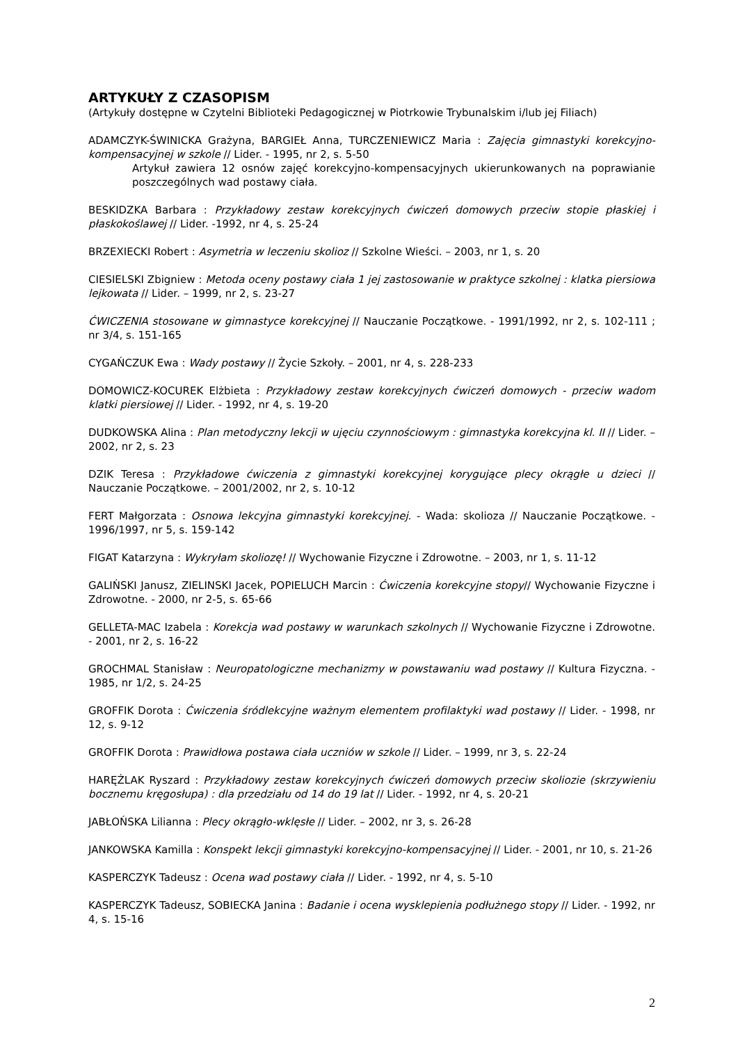ARTYKUŁY Z CZASOPISM
(Artykuły dostępne w Czytelni Biblioteki Pedagogicznej w Piotrkowie Trybunalskim i/lub jej Filiach)
ADAMCZYK-ŚWINICKA Grażyna, BARGIEŁ Anna, TURCZENIEWICZ Maria : Zajęcia gimnastyki korekcyjno-kompensacyjnej w szkole // Lider. - 1995, nr 2, s. 5-50
Artykuł zawiera 12 osnów zajęć korekcyjno-kompensacyjnych ukierunkowanych na poprawianie poszczególnych wad postawy ciała.
BESKIDZKA Barbara : Przykładowy zestaw korekcyjnych ćwiczeń domowych przeciw stopie płaskiej i płaskokoślawej // Lider. -1992, nr 4, s. 25-24
BRZEXIECKI Robert : Asymetria w leczeniu skolioz // Szkolne Wieści. – 2003, nr 1, s. 20
CIESIELSKI Zbigniew : Metoda oceny postawy ciała 1 jej zastosowanie w praktyce szkolnej : klatka piersiowa lejkowata // Lider. – 1999, nr 2, s. 23-27
ĆWICZENIA stosowane w gimnastyce korekcyjnej // Nauczanie Początkowe. - 1991/1992, nr 2, s. 102-111 ; nr 3/4, s. 151-165
CYGAŃCZUK Ewa : Wady postawy // Życie Szkoły. – 2001, nr 4, s. 228-233
DOMOWICZ-KOCUREK Elżbieta : Przykładowy zestaw korekcyjnych ćwiczeń domowych - przeciw wadom klatki piersiowej // Lider. - 1992, nr 4, s. 19-20
DUDKOWSKA Alina : Plan metodyczny lekcji w ujęciu czynnościowym : gimnastyka korekcyjna kl. II // Lider. – 2002, nr 2, s. 23
DZIK Teresa : Przykładowe ćwiczenia z gimnastyki korekcyjnej korygujące plecy okrągłe u dzieci // Nauczanie Początkowe. – 2001/2002, nr 2, s. 10-12
FERT Małgorzata : Osnowa lekcyjna gimnastyki korekcyjnej. - Wada: skolioza // Nauczanie Początkowe. - 1996/1997, nr 5, s. 159-142
FIGAT Katarzyna : Wykryłam skoliozę! // Wychowanie Fizyczne i Zdrowotne. – 2003, nr 1, s. 11-12
GALIŃSKI Janusz, ZIELINSKI Jacek, POPIELUCH Marcin : Ćwiczenia korekcyjne stopy// Wychowanie Fizyczne i Zdrowotne. - 2000, nr 2-5, s. 65-66
GELLETA-MAC Izabela : Korekcja wad postawy w warunkach szkolnych // Wychowanie Fizyczne i Zdrowotne. - 2001, nr 2, s. 16-22
GROCHMAL Stanisław : Neuropatologiczne mechanizmy w powstawaniu wad postawy // Kultura Fizyczna. - 1985, nr 1/2, s. 24-25
GROFFIK Dorota : Ćwiczenia śródlekcyjne ważnym elementem profilaktyki wad postawy // Lider. - 1998, nr 12, s. 9-12
GROFFIK Dorota : Prawidłowa postawa ciała uczniów w szkole // Lider. – 1999, nr 3, s. 22-24
HARĘŻLAK Ryszard : Przykładowy zestaw korekcyjnych ćwiczeń domowych przeciw skoliozie (skrzywieniu bocznemu kręgosłupa) : dla przedziału od 14 do 19 lat // Lider. - 1992, nr 4, s. 20-21
JABŁOŃSKA Lilianna : Plecy okrągło-wklęsłe // Lider. – 2002, nr 3, s. 26-28
JANKOWSKA Kamilla : Konspekt lekcji gimnastyki korekcyjno-kompensacyjnej // Lider. - 2001, nr 10, s. 21-26
KASPERCZYK Tadeusz : Ocena wad postawy ciała // Lider. - 1992, nr 4, s. 5-10
KASPERCZYK Tadeusz, SOBIECKA Janina : Badanie i ocena wysklepienia podłużnego stopy // Lider. - 1992, nr 4, s. 15-16
2